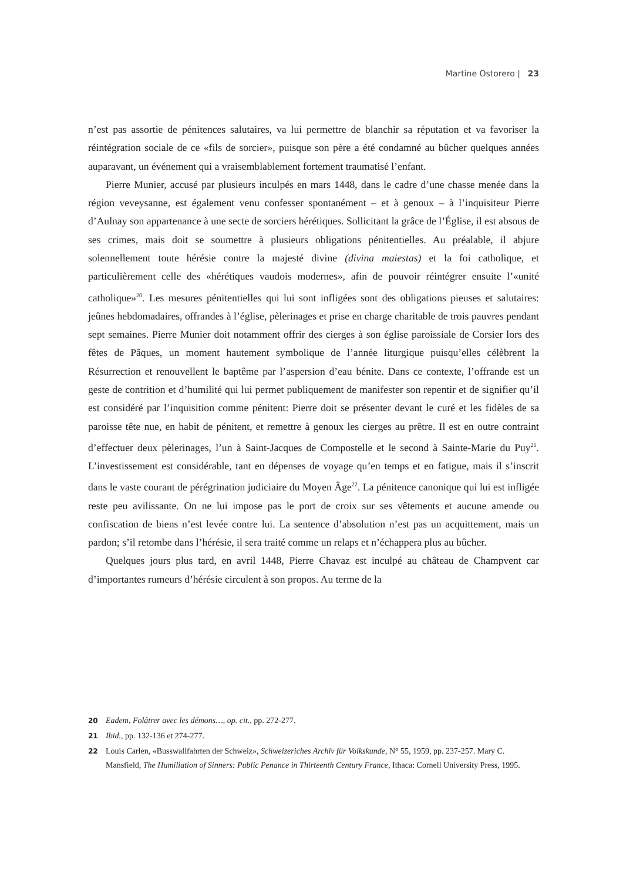Martine Ostorero | 23
n’est pas assortie de pénitences salutaires, va lui permettre de blanchir sa réputation et va favoriser la réintégration sociale de ce «fils de sorcier», puisque son père a été condamné au bûcher quelques années auparavant, un événement qui a vraisemblablement fortement traumatisé l’enfant.
Pierre Munier, accusé par plusieurs inculpés en mars 1448, dans le cadre d’une chasse menée dans la région veveysanne, est également venu confesser spontanément – et à genoux – à l’inquisiteur Pierre d’Aulnay son appartenance à une secte de sorciers hérétiques. Sollicitant la grâce de l’Église, il est absous de ses crimes, mais doit se soumettre à plusieurs obligations pénitentielles. Au préalable, il abjure solennellement toute hérésie contre la majesté divine (divina maiestas) et la foi catholique, et particulièrement celle des «hérétiques vaudois modernes», afin de pouvoir réintégrer ensuite l’«unité catholique»<sup>20</sup>. Les mesures pénitentielles qui lui sont infligées sont des obligations pieuses et salutaires: jeûnes hebdomadaires, offrandes à l’église, pèlerinages et prise en charge charitable de trois pauvres pendant sept semaines. Pierre Munier doit notamment offrir des cierges à son église paroissiale de Corsier lors des fêtes de Pâques, un moment hautement symbolique de l’année liturgique puisqu’elles célèbrent la Résurrection et renouvellent le baptême par l’aspersion d’eau bénite. Dans ce contexte, l’offrande est un geste de contrition et d’humilité qui lui permet publiquement de manifester son repentir et de signifier qu’il est considéré par l’inquisition comme pénitent: Pierre doit se présenter devant le curé et les fidèles de sa paroisse tête nue, en habit de pénitent, et remettre à genoux les cierges au prêtre. Il est en outre contraint d’effectuer deux pèlerinages, l’un à Saint-Jacques de Compostelle et le second à Sainte-Marie du Puy<sup>21</sup>. L’investissement est considérable, tant en dépenses de voyage qu’en temps et en fatigue, mais il s’inscrit dans le vaste courant de pérégrination judiciaire du Moyen Âge<sup>22</sup>. La pénitence canonique qui lui est infligée reste peu avilissante. On ne lui impose pas le port de croix sur ses vêtements et aucune amende ou confiscation de biens n’est levée contre lui. La sentence d’absolution n’est pas un acquittement, mais un pardon; s’il retombe dans l’hérésie, il sera traité comme un relaps et n’échappera plus au bûcher.
Quelques jours plus tard, en avril 1448, Pierre Chavaz est inculpé au château de Champvent car d’importantes rumeurs d’hérésie circulent à son propos. Au terme de la
20 Eadem, Folâtrer avec les démons…, op. cit., pp. 272-277.
21 Ibid., pp. 132-136 et 274-277.
22 Louis Carlen, «Busswallfahrten der Schweiz», Schweizeriches Archiv für Volkskunde, N° 55, 1959, pp. 237-257. Mary C. Mansfield, The Humiliation of Sinners: Public Penance in Thirteenth Century France, Ithaca: Cornell University Press, 1995.